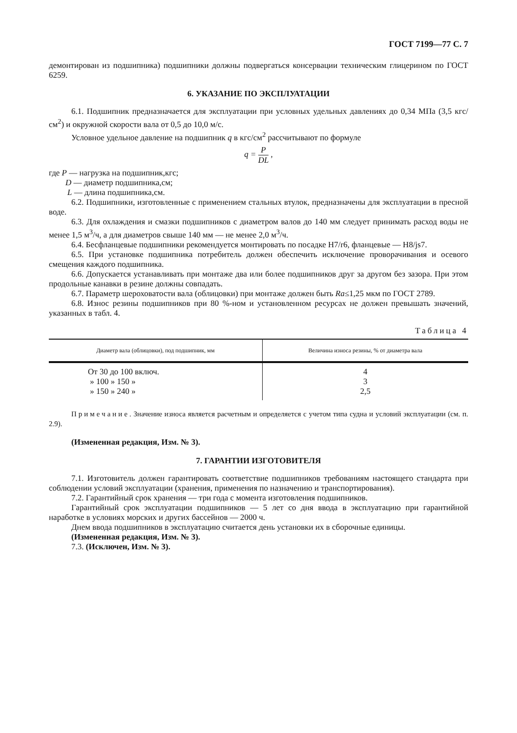ГОСТ 7199—77 С. 7
демонтирован из подшипника) подшипники должны подвергаться консервации техническим глицерином по ГОСТ 6259.
6. УКАЗАНИЕ ПО ЭКСПЛУАТАЦИИ
6.1. Подшипник предназначается для эксплуатации при условных удельных давлениях до 0,34 МПа (3,5 кгс/см<sup>2</sup>) и окружной скорости вала от 0,5 до 10,0 м/с.
Условное удельное давление на подшипник q в кгс/см<sup>2</sup> рассчитывают по формуле
q = P DL ,
где P — нагрузка на подшипник,кгс;
D — диаметр подшипника,см;
L — длина подшипника,см.
6.2. Подшипники, изготовленные с применением стальных втулок, предназначены для эксплуатации в пресной воде.
6.3. Для охлаждения и смазки подшипников с диаметром валов до 140 мм следует принимать расход воды не менее 1,5 м<sup>3</sup>/ч, а для диаметров свыше 140 мм — не менее 2,0 м<sup>3</sup>/ч.
6.4. Бесфланцевые подшипники рекомендуется монтировать по посадке Н7/r6, фланцевые — Н8/js7.
6.5. При установке подшипника потребитель должен обеспечить исключение проворачивания и осевого смещения каждого подшипника.
6.6. Допускается устанавливать при монтаже два или более подшипников друг за другом без зазора. При этом продольные канавки в резине должны совпадать.
6.7. Параметр шероховатости вала (облицовки) при монтаже должен быть Ra≤1,25 мкм по ГОСТ 2789.
6.8. Износ резины подшипников при 80 %-ном и установленном ресурсах не должен превышать значений, указанных в табл. 4.
Таблица 4
| Диаметр вала (облицовки), под подшипник, мм | Величина износа резины, % от диаметра вала |
| --- | --- |
| От 30 до 100 включ. | 4 |
| » 100 » 150 » | 3 |
| » 150 » 240 » | 2,5 |
Примечание. Значение износа является расчетным и определяется с учетом типа судна и условий эксплуатации (см. п. 2.9).
(Измененная редакция, Изм. № 3).
7. ГАРАНТИИ ИЗГОТОВИТЕЛЯ
7.1. Изготовитель должен гарантировать соответствие подшипников требованиям настоящего стандарта при соблюдении условий эксплуатации (хранения, применения по назначению и транспортирования).
7.2. Гарантийный срок хранения — три года с момента изготовления подшипников.
Гарантийный срок эксплуатации подшипников — 5 лет со дня ввода в эксплуатацию при гарантийной наработке в условиях морских и других бассейнов — 2000 ч.
Днем ввода подшипников в эксплуатацию считается день установки их в сборочные единицы.
(Измененная редакция, Изм. № 3).
7.3. (Исключен, Изм. № 3).